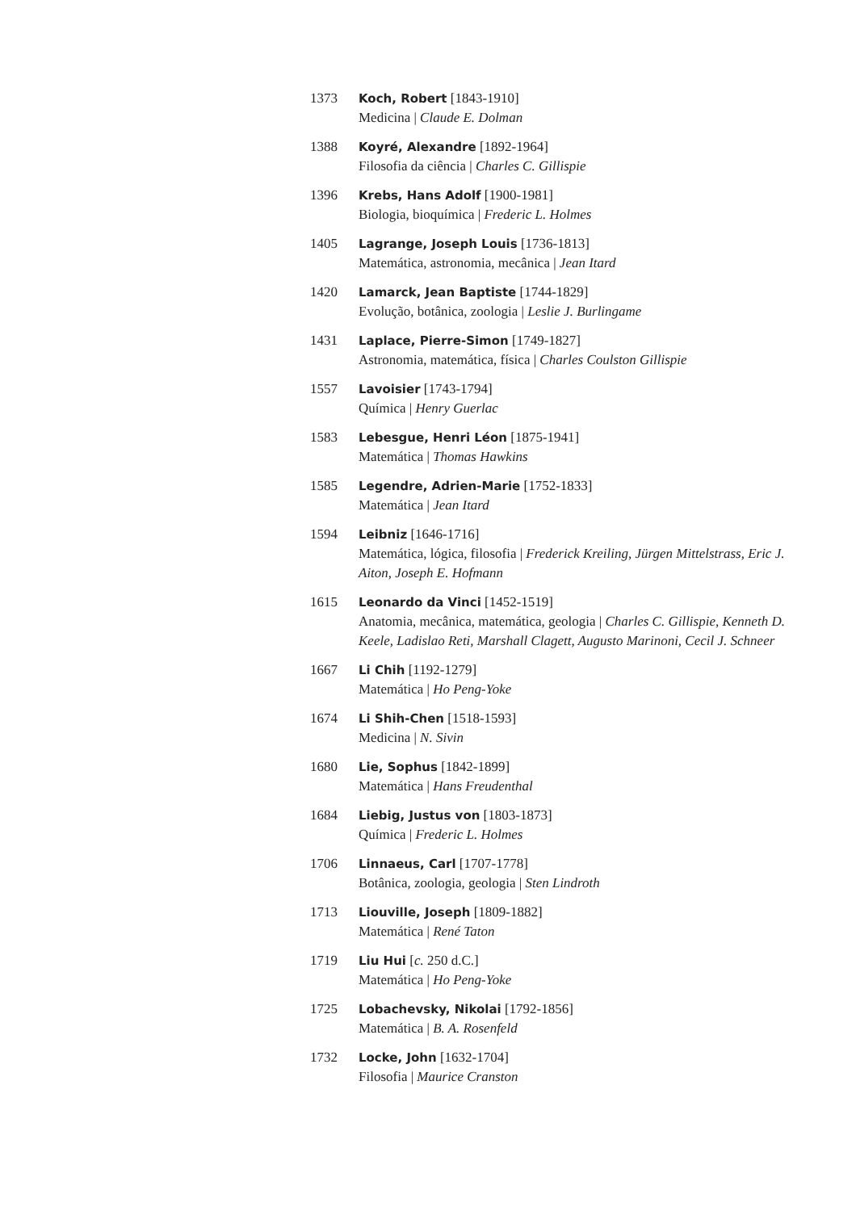1373 Koch, Robert [1843-1910]
Medicina | Claude E. Dolman
1388 Koyré, Alexandre [1892-1964]
Filosofia da ciência | Charles C. Gillispie
1396 Krebs, Hans Adolf [1900-1981]
Biologia, bioquímica | Frederic L. Holmes
1405 Lagrange, Joseph Louis [1736-1813]
Matemática, astronomia, mecânica | Jean Itard
1420 Lamarck, Jean Baptiste [1744-1829]
Evolução, botânica, zoologia | Leslie J. Burlingame
1431 Laplace, Pierre-Simon [1749-1827]
Astronomia, matemática, física | Charles Coulston Gillispie
1557 Lavoisier [1743-1794]
Química | Henry Guerlac
1583 Lebesgue, Henri Léon [1875-1941]
Matemática | Thomas Hawkins
1585 Legendre, Adrien-Marie [1752-1833]
Matemática | Jean Itard
1594 Leibniz [1646-1716]
Matemática, lógica, filosofia | Frederick Kreiling, Jürgen Mittelstrass, Eric J. Aiton, Joseph E. Hofmann
1615 Leonardo da Vinci [1452-1519]
Anatomia, mecânica, matemática, geologia | Charles C. Gillispie, Kenneth D. Keele, Ladislao Reti, Marshall Clagett, Augusto Marinoni, Cecil J. Schneer
1667 Li Chih [1192-1279]
Matemática | Ho Peng-Yoke
1674 Li Shih-Chen [1518-1593]
Medicina | N. Sivin
1680 Lie, Sophus [1842-1899]
Matemática | Hans Freudenthal
1684 Liebig, Justus von [1803-1873]
Química | Frederic L. Holmes
1706 Linnaeus, Carl [1707-1778]
Botânica, zoologia, geologia | Sten Lindroth
1713 Liouville, Joseph [1809-1882]
Matemática | René Taton
1719 Liu Hui [c. 250 d.C.]
Matemática | Ho Peng-Yoke
1725 Lobachevsky, Nikolai [1792-1856]
Matemática | B. A. Rosenfeld
1732 Locke, John [1632-1704]
Filosofia | Maurice Cranston